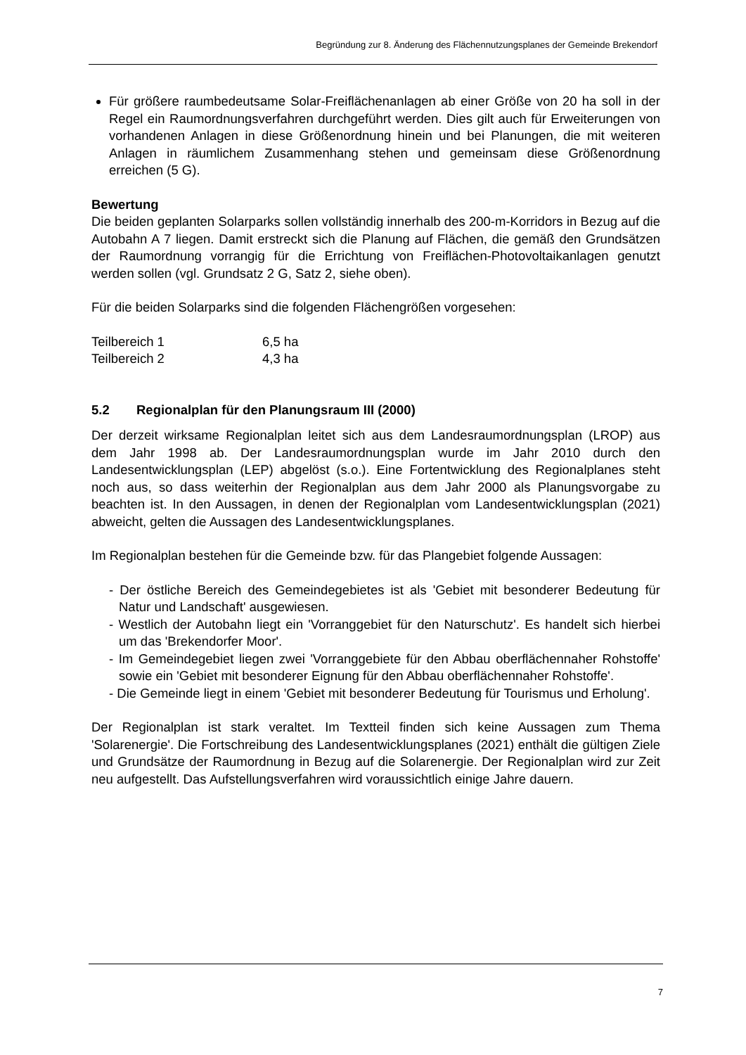Begründung zur 8. Änderung des Flächennutzungsplanes der Gemeinde Brekendorf
Für größere raumbedeutsame Solar-Freiflächenanlagen ab einer Größe von 20 ha soll in der Regel ein Raumordnungsverfahren durchgeführt werden. Dies gilt auch für Erweiterungen von vorhandenen Anlagen in diese Größenordnung hinein und bei Planungen, die mit weiteren Anlagen in räumlichem Zusammenhang stehen und gemeinsam diese Größenordnung erreichen (5 G).
Bewertung
Die beiden geplanten Solarparks sollen vollständig innerhalb des 200-m-Korridors in Bezug auf die Autobahn A 7 liegen. Damit erstreckt sich die Planung auf Flächen, die gemäß den Grundsätzen der Raumordnung vorrangig für die Errichtung von Freiflächen-Photovoltaikanlagen genutzt werden sollen (vgl. Grundsatz 2 G, Satz 2, siehe oben).
Für die beiden Solarparks sind die folgenden Flächengrößen vorgesehen:
Teilbereich 1 6,5 ha
Teilbereich 2 4,3 ha
5.2 Regionalplan für den Planungsraum III (2000)
Der derzeit wirksame Regionalplan leitet sich aus dem Landesraumordnungsplan (LROP) aus dem Jahr 1998 ab. Der Landesraumordnungsplan wurde im Jahr 2010 durch den Landesentwicklungsplan (LEP) abgelöst (s.o.). Eine Fortentwicklung des Regionalplanes steht noch aus, so dass weiterhin der Regionalplan aus dem Jahr 2000 als Planungsvorgabe zu beachten ist. In den Aussagen, in denen der Regionalplan vom Landesentwicklungsplan (2021) abweicht, gelten die Aussagen des Landesentwicklungsplanes.
Im Regionalplan bestehen für die Gemeinde bzw. für das Plangebiet folgende Aussagen:
- Der östliche Bereich des Gemeindegebietes ist als 'Gebiet mit besonderer Bedeutung für Natur und Landschaft' ausgewiesen.
- Westlich der Autobahn liegt ein 'Vorranggebiet für den Naturschutz'. Es handelt sich hierbei um das 'Brekendorfer Moor'.
- Im Gemeindegebiet liegen zwei 'Vorranggebiete für den Abbau oberflächennaher Rohstoffe' sowie ein 'Gebiet mit besonderer Eignung für den Abbau oberflächennaher Rohstoffe'.
- Die Gemeinde liegt in einem 'Gebiet mit besonderer Bedeutung für Tourismus und Erholung'.
Der Regionalplan ist stark veraltet. Im Textteil finden sich keine Aussagen zum Thema 'Solarenergie'. Die Fortschreibung des Landesentwicklungsplanes (2021) enthält die gültigen Ziele und Grundsätze der Raumordnung in Bezug auf die Solarenergie. Der Regionalplan wird zur Zeit neu aufgestellt. Das Aufstellungsverfahren wird voraussichtlich einige Jahre dauern.
7